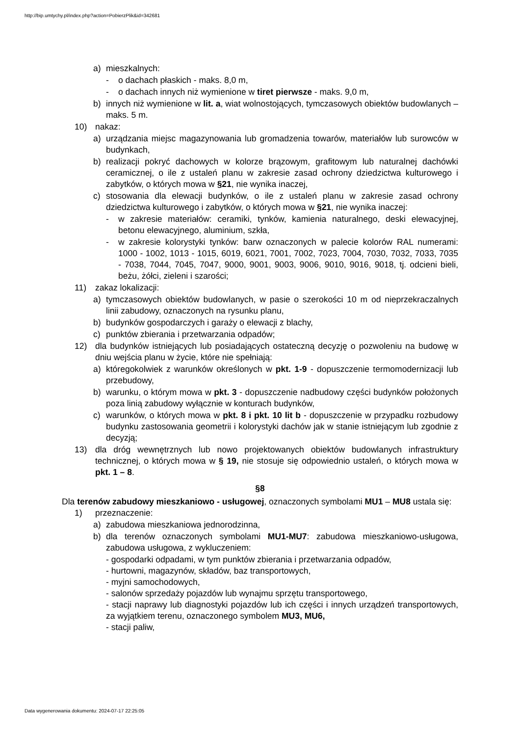http://bip.umtychy.pl/index.php?action=PobierzPlik&id=342681
a) mieszkalnych:
- o dachach płaskich - maks. 8,0 m,
- o dachach innych niż wymienione w tiret pierwsze - maks. 9,0 m,
b) innych niż wymienione w lit. a, wiat wolnostojących, tymczasowych obiektów budowlanych – maks. 5 m.
10) nakaz:
a) urządzania miejsc magazynowania lub gromadzenia towarów, materiałów lub surowców w budynkach,
b) realizacji pokryć dachowych w kolorze brązowym, grafitowym lub naturalnej dachówki ceramicznej, o ile z ustaleń planu w zakresie zasad ochrony dziedzictwa kulturowego i zabytków, o których mowa w §21, nie wynika inaczej,
c) stosowania dla elewacji budynków, o ile z ustaleń planu w zakresie zasad ochrony dziedzictwa kulturowego i zabytków, o których mowa w §21, nie wynika inaczej:
- w zakresie materiałów: ceramiki, tynków, kamienia naturalnego, deski elewacyjnej, betonu elewacyjnego, aluminium, szkła,
- w zakresie kolorystyki tynków: barw oznaczonych w palecie kolorów RAL numerami: 1000 - 1002, 1013 - 1015, 6019, 6021, 7001, 7002, 7023, 7004, 7030, 7032, 7033, 7035 - 7038, 7044, 7045, 7047, 9000, 9001, 9003, 9006, 9010, 9016, 9018, tj. odcieni bieli, beżu, żółci, zieleni i szarości;
11) zakaz lokalizacji:
a) tymczasowych obiektów budowlanych, w pasie o szerokości 10 m od nieprzekraczalnych linii zabudowy, oznaczonych na rysunku planu,
b) budynków gospodarczych i garaży o elewacji z blachy,
c) punktów zbierania i przetwarzania odpadów;
12) dla budynków istniejących lub posiadających ostateczną decyzję o pozwoleniu na budowę w dniu wejścia planu w życie, które nie spełniają:
a) któregokolwiek z warunków określonych w pkt. 1-9 - dopuszczenie termomodernizacji lub przebudowy,
b) warunku, o którym mowa w pkt. 3 - dopuszczenie nadbudowy części budynków położonych poza linią zabudowy wyłącznie w konturach budynków,
c) warunków, o których mowa w pkt. 8 i pkt. 10 lit b - dopuszczenie w przypadku rozbudowy budynku zastosowania geometrii i kolorystyki dachów jak w stanie istniejącym lub zgodnie z decyzją;
13) dla dróg wewnętrznych lub nowo projektowanych obiektów budowlanych infrastruktury technicznej, o których mowa w § 19, nie stosuje się odpowiednio ustaleń, o których mowa w pkt. 1 – 8.
§8
Dla terenów zabudowy mieszkaniowo - usługowej, oznaczonych symbolami MU1 – MU8 ustala się:
1) przeznaczenie:
a) zabudowa mieszkaniowa jednorodzinna,
b) dla terenów oznaczonych symbolami MU1-MU7: zabudowa mieszkaniowo-usługowa, zabudowa usługowa, z wykluczeniem:
- gospodarki odpadami, w tym punktów zbierania i przetwarzania odpadów,
- hurtowni, magazynów, składów, baz transportowych,
- myjni samochodowych,
- salonów sprzedaży pojazdów lub wynajmu sprzętu transportowego,
- stacji naprawy lub diagnostyki pojazdów lub ich części i innych urządzeń transportowych, za wyjątkiem terenu, oznaczonego symbolem MU3, MU6,
- stacji paliw,
Data wygenerowania dokumentu: 2024-07-17 22:25:05